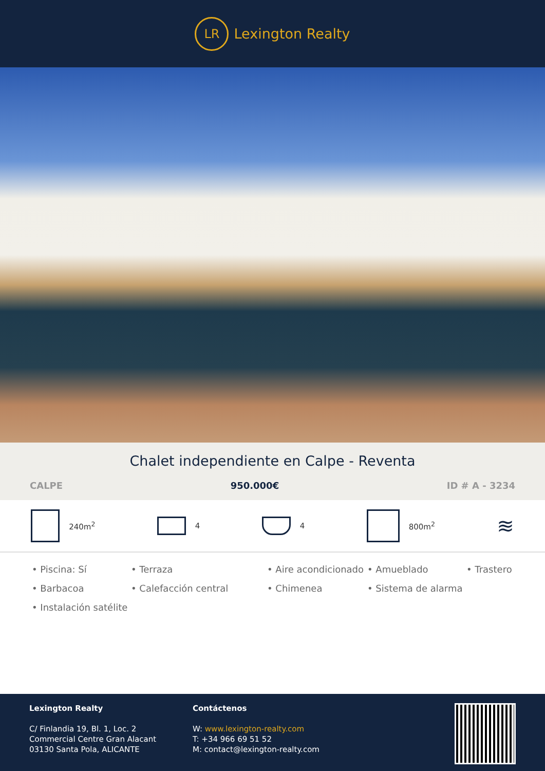LR
Lexington Realty
Chalet independiente en Calpe - Reventa
CALPE 950.000€ ID # A - 3234
240m<sup>2</sup> 4 4 800m<sup>2</sup>
≋
• Piscina: Sí
• Terraza
• Aire acondicionado
• Amueblado
• Trastero
• Barbacoa
• Calefacción central
• Chimenea
• Sistema de alarma
• Instalación satélite
Lexington Realty
C/ Finlandia 19, Bl. 1, Loc. 2
Commercial Centre Gran Alacant
03130 Santa Pola, ALICANTE
Contáctenos
W: www.lexington-realty.com
T: +34 966 69 51 52
M: contact@lexington-realty.com